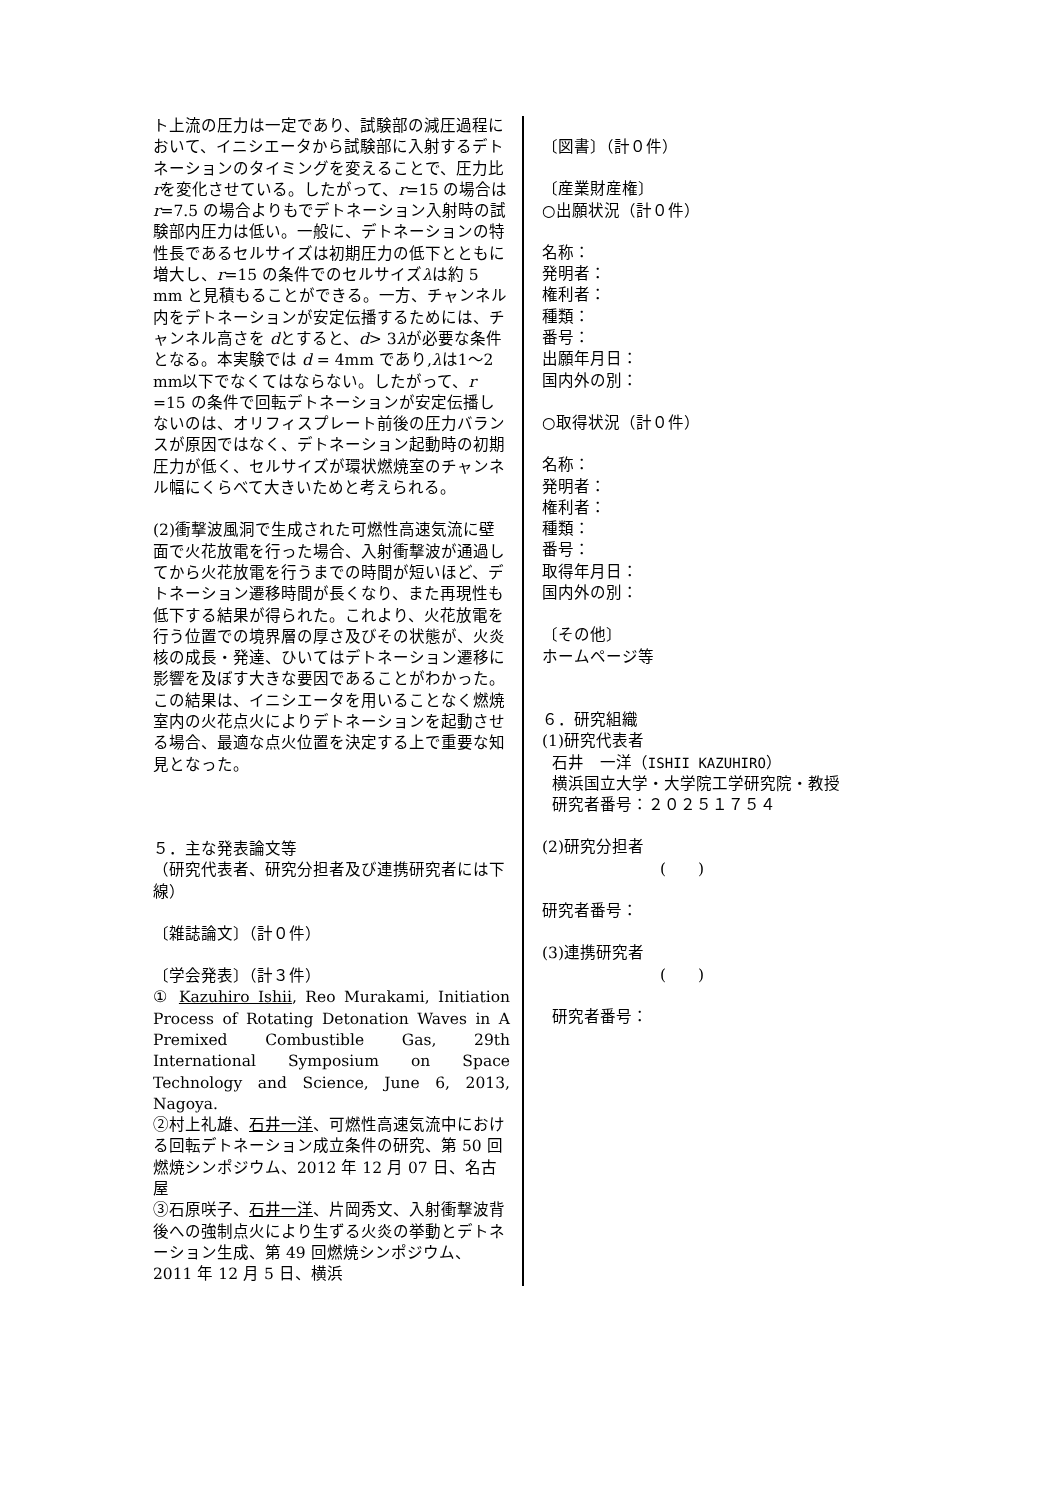ト上流の圧力は一定であり、試験部の減圧過程において、イニシエータから試験部に入射するデトネーションのタイミングを変えることで、圧力比 rを変化させている。したがって、r=15 の場合は r=7.5 の場合よりもでデトネーション入射時の試験部内圧力は低い。一般に、デトネーションの特性長であるセルサイズは初期圧力の低下とともに増大し、r=15 の条件でのセルサイズλは約 5 mm と見積もることができる。一方、チャンネル内をデトネーションが安定伝播するためには、チャンネル高さを dとすると、d> 3λが必要な条件となる。本実験では d = 4mm であり,λは1～2 mm以下でなくてはならない。したがって、r =15 の条件で回転デトネーションが安定伝播しないのは、オリフィスプレート前後の圧力バランスが原因ではなく、デトネーション起動時の初期圧力が低く、セルサイズが環状燃焼室のチャンネル幅にくらべて大きいためと考えられる。
(2)衝撃波風洞で生成された可燃性高速気流に壁面で火花放電を行った場合、入射衝撃波が通過してから火花放電を行うまでの時間が短いほど、デトネーション遷移時間が長くなり、また再現性も低下する結果が得られた。これより、火花放電を行う位置での境界層の厚さ及びその状態が、火炎核の成長・発達、ひいてはデトネーション遷移に影響を及ぼす大きな要因であることがわかった。この結果は、イニシエータを用いることなく燃焼室内の火花点火によりデトネーションを起動させる場合、最適な点火位置を決定する上で重要な知見となった。
５．主な発表論文等
（研究代表者、研究分担者及び連携研究者には下線）
〔雑誌論文〕（計０件）
〔学会発表〕（計３件）
① Kazuhiro Ishii, Reo Murakami, Initiation Process of Rotating Detonation Waves in A Premixed Combustible Gas, 29th International Symposium on Space Technology and Science, June 6, 2013, Nagoya.
②村上礼雄、石井一洋、可燃性高速気流中における回転デトネーション成立条件の研究、第 50 回燃焼シンポジウム、2012 年 12 月 07 日、名古屋
③石原咲子、石井一洋、片岡秀文、入射衝撃波背後への強制点火により生ずる火炎の挙動とデトネーション生成、第 49 回燃焼シンポジウム、2011 年 12 月 5 日、横浜
〔図書〕（計０件）
〔産業財産権〕
○出願状況（計０件）
名称：
発明者：
権利者：
種類：
番号：
出願年月日：
国内外の別：
○取得状況（計０件）
名称：
発明者：
権利者：
種類：
番号：
取得年月日：
国内外の別：
〔その他〕
ホームページ等
６．研究組織
(1)研究代表者
石井　一洋（ISHII KAZUHIRO）
横浜国立大学・大学院工学研究院・教授
研究者番号：２０２５１７５４
(2)研究分担者
(　　)
研究者番号：
(3)連携研究者
(　　)
研究者番号：